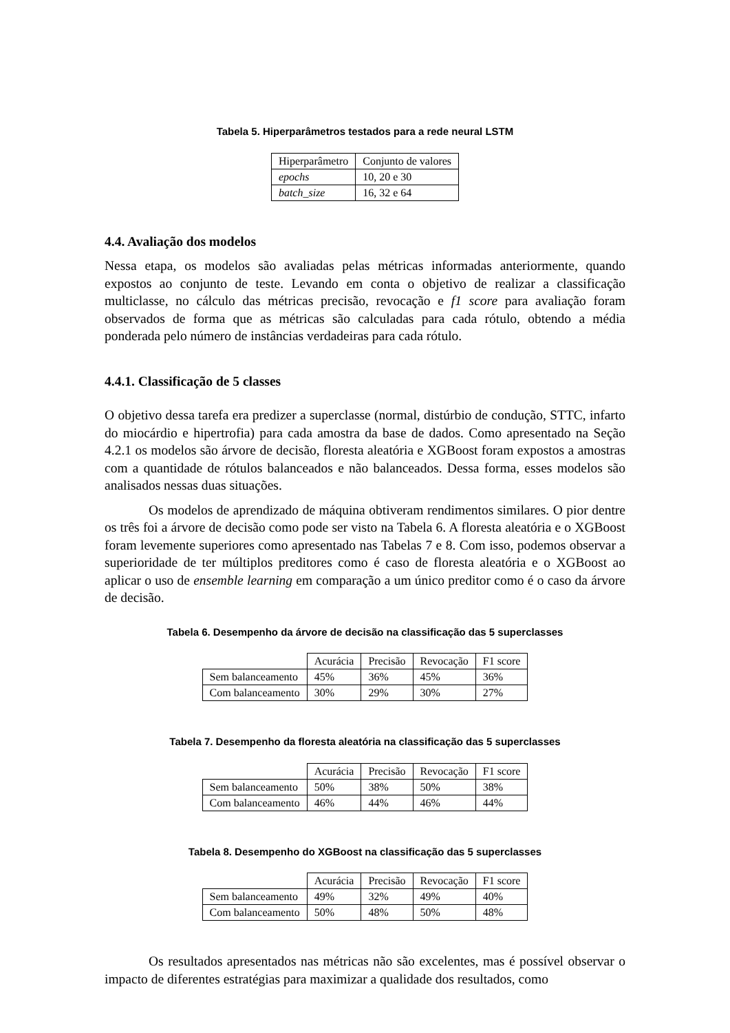Tabela 5. Hiperparâmetros testados para a rede neural LSTM
| Hiperparâmetro | Conjunto de valores |
| epochs | 10, 20 e 30 |
| batch_size | 16, 32 e 64 |
4.4. Avaliação dos modelos
Nessa etapa, os modelos são avaliadas pelas métricas informadas anteriormente, quando expostos ao conjunto de teste. Levando em conta o objetivo de realizar a classificação multiclasse, no cálculo das métricas precisão, revocação e f1 score para avaliação foram observados de forma que as métricas são calculadas para cada rótulo, obtendo a média ponderada pelo número de instâncias verdadeiras para cada rótulo.
4.4.1. Classificação de 5 classes
O objetivo dessa tarefa era predizer a superclasse (normal, distúrbio de condução, STTC, infarto do miocárdio e hipertrofia) para cada amostra da base de dados. Como apresentado na Seção 4.2.1 os modelos são árvore de decisão, floresta aleatória e XGBoost foram expostos a amostras com a quantidade de rótulos balanceados e não balanceados. Dessa forma, esses modelos são analisados nessas duas situações.
Os modelos de aprendizado de máquina obtiveram rendimentos similares. O pior dentre os três foi a árvore de decisão como pode ser visto na Tabela 6. A floresta aleatória e o XGBoost foram levemente superiores como apresentado nas Tabelas 7 e 8. Com isso, podemos observar a superioridade de ter múltiplos preditores como é caso de floresta aleatória e o XGBoost ao aplicar o uso de ensemble learning em comparação a um único preditor como é o caso da árvore de decisão.
Tabela 6. Desempenho da árvore de decisão na classificação das 5 superclasses
| | Acurácia | Precisão | Revocação | F1 score |
| Sem balanceamento | 45% | 36% | 45% | 36% |
| Com balanceamento | 30% | 29% | 30% | 27% |
Tabela 7. Desempenho da floresta aleatória na classificação das 5 superclasses
| | Acurácia | Precisão | Revocação | F1 score |
| Sem balanceamento | 50% | 38% | 50% | 38% |
| Com balanceamento | 46% | 44% | 46% | 44% |
Tabela 8. Desempenho do XGBoost na classificação das 5 superclasses
| | Acurácia | Precisão | Revocação | F1 score |
| Sem balanceamento | 49% | 32% | 49% | 40% |
| Com balanceamento | 50% | 48% | 50% | 48% |
Os resultados apresentados nas métricas não são excelentes, mas é possível observar o impacto de diferentes estratégias para maximizar a qualidade dos resultados, como